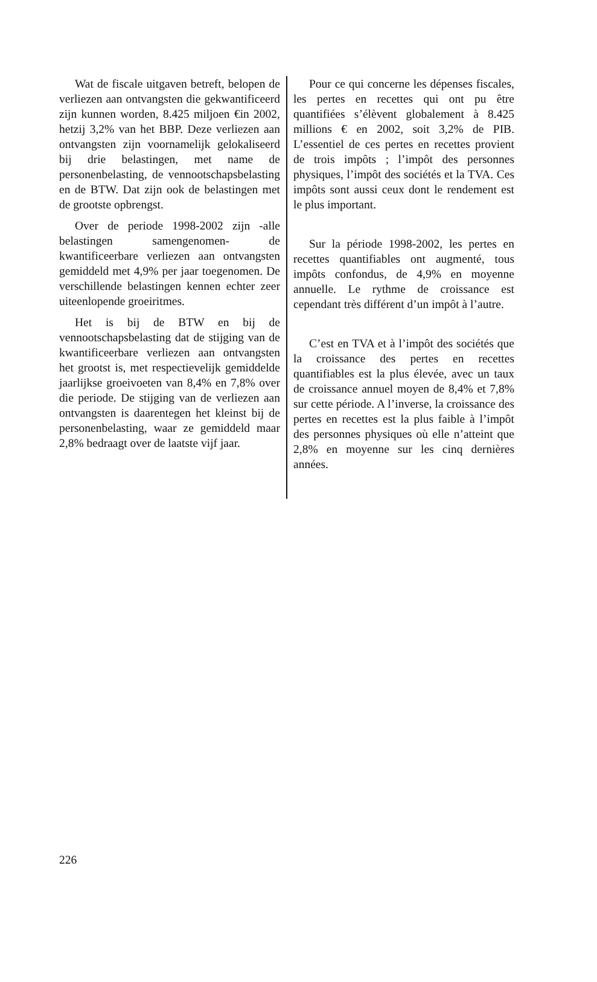Wat de fiscale uitgaven betreft, belopen de verliezen aan ontvangsten die gekwantificeerd zijn kunnen worden, 8.425 miljoen €in 2002, hetzij 3,2% van het BBP. Deze verliezen aan ontvangsten zijn voornamelijk gelokaliseerd bij drie belastingen, met name de personenbelasting, de vennootschapsbelasting en de BTW. Dat zijn ook de belastingen met de grootste opbrengst.
Over de periode 1998-2002 zijn -alle belastingen samengenomen- de kwantificeerbare verliezen aan ontvangsten gemiddeld met 4,9% per jaar toegenomen. De verschillende belastingen kennen echter zeer uiteenlopende groeiritmes.
Het is bij de BTW en bij de vennootschapsbelasting dat de stijging van de kwantificeerbare verliezen aan ontvangsten het grootst is, met respectievelijk gemiddelde jaarlijkse groeivoeten van 8,4% en 7,8% over die periode. De stijging van de verliezen aan ontvangsten is daarentegen het kleinst bij de personenbelasting, waar ze gemiddeld maar 2,8% bedraagt over de laatste vijf jaar.
Pour ce qui concerne les dépenses fiscales, les pertes en recettes qui ont pu être quantifiées s’élèvent globalement à 8.425 millions € en 2002, soit 3,2% de PIB. L’essentiel de ces pertes en recettes provient de trois impôts ; l’impôt des personnes physiques, l’impôt des sociétés et la TVA. Ces impôts sont aussi ceux dont le rendement est le plus important.
Sur la période 1998-2002, les pertes en recettes quantifiables ont augmenté, tous impôts confondus, de 4,9% en moyenne annuelle. Le rythme de croissance est cependant très différent d’un impôt à l’autre.
C’est en TVA et à l’impôt des sociétés que la croissance des pertes en recettes quantifiables est la plus élevée, avec un taux de croissance annuel moyen de 8,4% et 7,8% sur cette période. A l’inverse, la croissance des pertes en recettes est la plus faible à l’impôt des personnes physiques où elle n’atteint que 2,8% en moyenne sur les cinq dernières années.
226